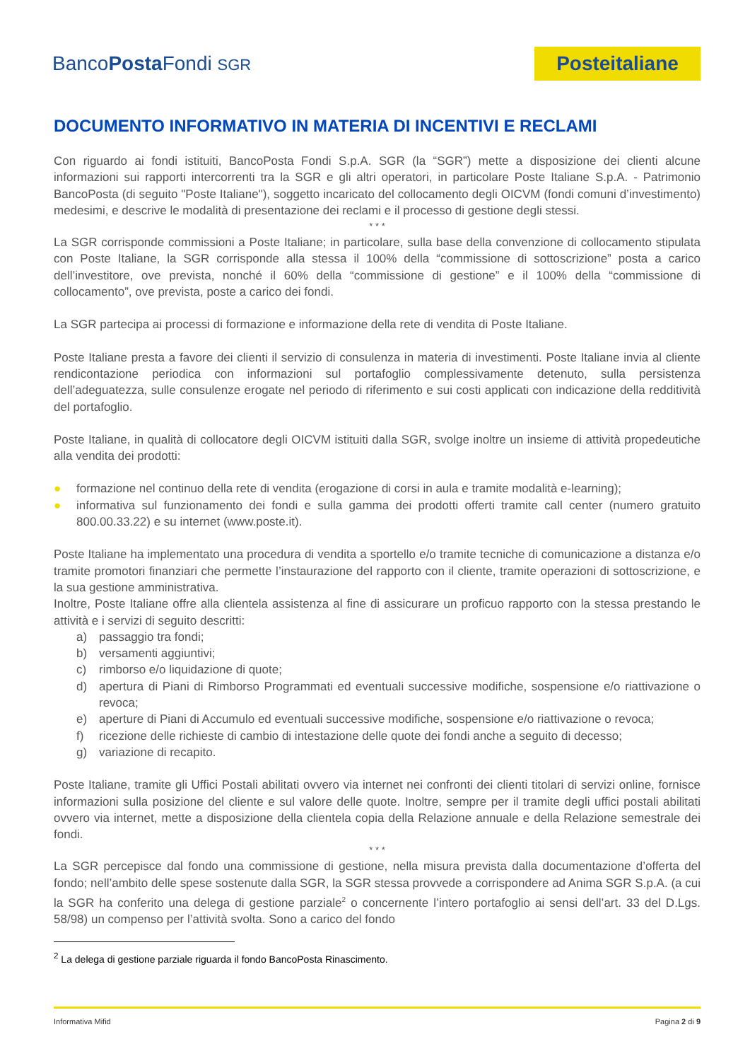BancoPosta Fondi SGR
Posteitaliane
DOCUMENTO INFORMATIVO IN MATERIA DI INCENTIVI E RECLAMI
Con riguardo ai fondi istituiti, BancoPosta Fondi S.p.A. SGR (la “SGR”) mette a disposizione dei clienti alcune informazioni sui rapporti intercorrenti tra la SGR e gli altri operatori, in particolare Poste Italiane S.p.A. - Patrimonio BancoPosta (di seguito "Poste Italiane"), soggetto incaricato del collocamento degli OICVM (fondi comuni d’investimento) medesimi, e descrive le modalità di presentazione dei reclami e il processo di gestione degli stessi.
* * *
La SGR corrisponde commissioni a Poste Italiane; in particolare, sulla base della convenzione di collocamento stipulata con Poste Italiane, la SGR corrisponde alla stessa il 100% della “commissione di sottoscrizione” posta a carico dell’investitore, ove prevista, nonché il 60% della “commissione di gestione” e il 100% della “commissione di collocamento”, ove prevista, poste a carico dei fondi.
La SGR partecipa ai processi di formazione e informazione della rete di vendita di Poste Italiane.
Poste Italiane presta a favore dei clienti il servizio di consulenza in materia di investimenti. Poste Italiane invia al cliente rendicontazione periodica con informazioni sul portafoglio complessivamente detenuto, sulla persistenza dell’adeguatezza, sulle consulenze erogate nel periodo di riferimento e sui costi applicati con indicazione della redditività del portafoglio.
Poste Italiane, in qualità di collocatore degli OICVM istituiti dalla SGR, svolge inoltre un insieme di attività propedeutiche alla vendita dei prodotti:
● formazione nel continuo della rete di vendita (erogazione di corsi in aula e tramite modalità e-learning);
● informativa sul funzionamento dei fondi e sulla gamma dei prodotti offerti tramite call center (numero gratuito 800.00.33.22) e su internet (www.poste.it).
Poste Italiane ha implementato una procedura di vendita a sportello e/o tramite tecniche di comunicazione a distanza e/o tramite promotori finanziari che permette l’instaurazione del rapporto con il cliente, tramite operazioni di sottoscrizione, e la sua gestione amministrativa.
Inoltre, Poste Italiane offre alla clientela assistenza al fine di assicurare un proficuo rapporto con la stessa prestando le attività e i servizi di seguito descritti:
a) passaggio tra fondi;
b) versamenti aggiuntivi;
c) rimborso e/o liquidazione di quote;
d) apertura di Piani di Rimborso Programmati ed eventuali successive modifiche, sospensione e/o riattivazione o revoca;
e) aperture di Piani di Accumulo ed eventuali successive modifiche, sospensione e/o riattivazione o revoca;
f) ricezione delle richieste di cambio di intestazione delle quote dei fondi anche a seguito di decesso;
g) variazione di recapito.
Poste Italiane, tramite gli Uffici Postali abilitati ovvero via internet nei confronti dei clienti titolari di servizi online, fornisce informazioni sulla posizione del cliente e sul valore delle quote. Inoltre, sempre per il tramite degli uffici postali abilitati ovvero via internet, mette a disposizione della clientela copia della Relazione annuale e della Relazione semestrale dei fondi.
* * *
La SGR percepisce dal fondo una commissione di gestione, nella misura prevista dalla documentazione d’offerta del fondo; nell’ambito delle spese sostenute dalla SGR, la SGR stessa provvede a corrispondere ad Anima SGR S.p.A. (a cui la SGR ha conferito una delega di gestione parziale<sup>2</sup> o concernente l’intero portafoglio ai sensi dell’art. 33 del D.Lgs. 58/98) un compenso per l’attività svolta. Sono a carico del fondo
<sup>2</sup> La delega di gestione parziale riguarda il fondo BancoPosta Rinascimento.
Informativa Mifid Pagina 2 di 9